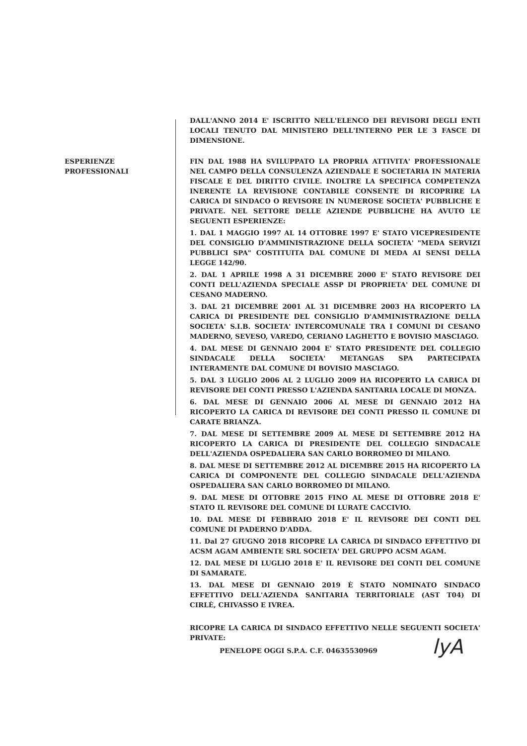DALL'ANNO 2014 E' ISCRITTO NELL'ELENCO DEI REVISORI DEGLI ENTI LOCALI TENUTO DAL MINISTERO DELL'INTERNO PER LE 3 FASCE DI DIMENSIONE.
ESPERIENZE PROFESSIONALI FIN DAL 1988 HA SVILUPPATO LA PROPRIA ATTIVITA' PROFESSIONALE NEL CAMPO DELLA CONSULENZA AZIENDALE E SOCIETARIA IN MATERIA FISCALE E DEL DIRITTO CIVILE. INOLTRE LA SPECIFICA COMPETENZA INERENTE LA REVISIONE CONTABILE CONSENTE DI RICOPRIRE LA CARICA DI SINDACO O REVISORE IN NUMEROSE SOCIETA' PUBBLICHE E PRIVATE. NEL SETTORE DELLE AZIENDE PUBBLICHE HA AVUTO LE SEGUENTI ESPERIENZE:
1. DAL 1 MAGGIO 1997 AL 14 OTTOBRE 1997 E' STATO VICEPRESIDENTE DEL CONSIGLIO D'AMMINISTRAZIONE DELLA SOCIETA' "MEDA SERVIZI PUBBLICI SPA" COSTITUITA DAL COMUNE DI MEDA AI SENSI DELLA LEGGE 142/90.
2. DAL 1 APRILE 1998 A 31 DICEMBRE 2000 E' STATO REVISORE DEI CONTI DELL'AZIENDA SPECIALE ASSP DI PROPRIETA' DEL COMUNE DI CESANO MADERNO.
3. DAL 21 DICEMBRE 2001 AL 31 DICEMBRE 2003 HA RICOPERTO LA CARICA DI PRESIDENTE DEL CONSIGLIO D'AMMINISTRAZIONE DELLA SOCIETA' S.I.B. SOCIETA' INTERCOMUNALE TRA I COMUNI DI CESANO MADERNO, SEVESO, VAREDO, CERIANO LAGHETTO E BOVISIO MASCIAGO.
4. DAL MESE DI GENNAIO 2004 E' STATO PRESIDENTE DEL COLLEGIO SINDACALE DELLA SOCIETA' METANGAS SPA PARTECIPATA INTERAMENTE DAL COMUNE DI BOVISIO MASCIAGO.
5. DAL 3 LUGLIO 2006 AL 2 LUGLIO 2009 HA RICOPERTO LA CARICA DI REVISORE DEI CONTI PRESSO L'AZIENDA SANITARIA LOCALE DI MONZA.
6. DAL MESE DI GENNAIO 2006 AL MESE DI GENNAIO 2012 HA RICOPERTO LA CARICA DI REVISORE DEI CONTI PRESSO IL COMUNE DI CARATE BRIANZA.
7. DAL MESE DI SETTEMBRE 2009 AL MESE DI SETTEMBRE 2012 HA RICOPERTO LA CARICA DI PRESIDENTE DEL COLLEGIO SINDACALE DELL'AZIENDA OSPEDALIERA SAN CARLO BORROMEO DI MILANO.
8. DAL MESE DI SETTEMBRE 2012 AL DICEMBRE 2015 HA RICOPERTO LA CARICA DI COMPONENTE DEL COLLEGIO SINDACALE DELL'AZIENDA OSPEDALIERA SAN CARLO BORROMEO DI MILANO.
9. DAL MESE DI OTTOBRE 2015 FINO AL MESE DI OTTOBRE 2018 E' STATO IL REVISORE DEL COMUNE DI LURATE CACCIVIO.
10. DAL MESE DI FEBBRAIO 2018 E' IL REVISORE DEI CONTI DEL COMUNE DI PADERNO D'ADDA.
11. Dal 27 GIUGNO 2018 RICOPRE LA CARICA DI SINDACO EFFETTIVO DI ACSM AGAM AMBIENTE SRL SOCIETA' DEL GRUPPO ACSM AGAM.
12. DAL MESE DI LUGLIO 2018 E' IL REVISORE DEI CONTI DEL COMUNE DI SAMARATE.
13. DAL MESE DI GENNAIO 2019 È STATO NOMINATO SINDACO EFFETTIVO DELL'AZIENDA SANITARIA TERRITORIALE (AST T04) DI CIRLÈ, CHIVASSO E IVREA.
RICOPRE LA CARICA DI SINDACO EFFETTIVO NELLE SEGUENTI SOCIETA' PRIVATE:
PENELOPE OGGI S.P.A. C.F. 04635530969
lyA